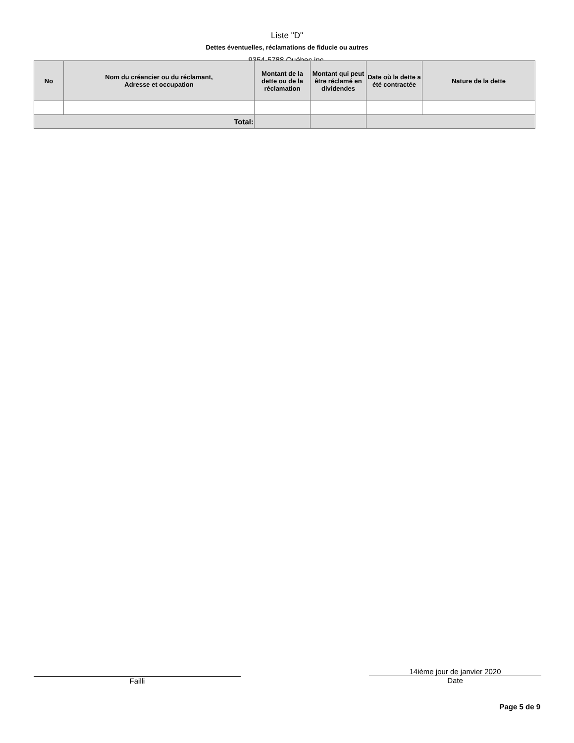Liste "D"
Dettes éventuelles, réclamations de fiducie ou autres
9354-5788 Québec inc.
| No | Nom du créancier ou du réclamant, Adresse et occupation | Montant de la dette ou de la réclamation | Montant qui peut être réclamé en dividendes | Date où la dette a été contractée | Nature de la dette |
| --- | --- | --- | --- | --- | --- |
| Total: | | | | | |
Failli
14ième jour de janvier 2020
Date
Page 5 de 9